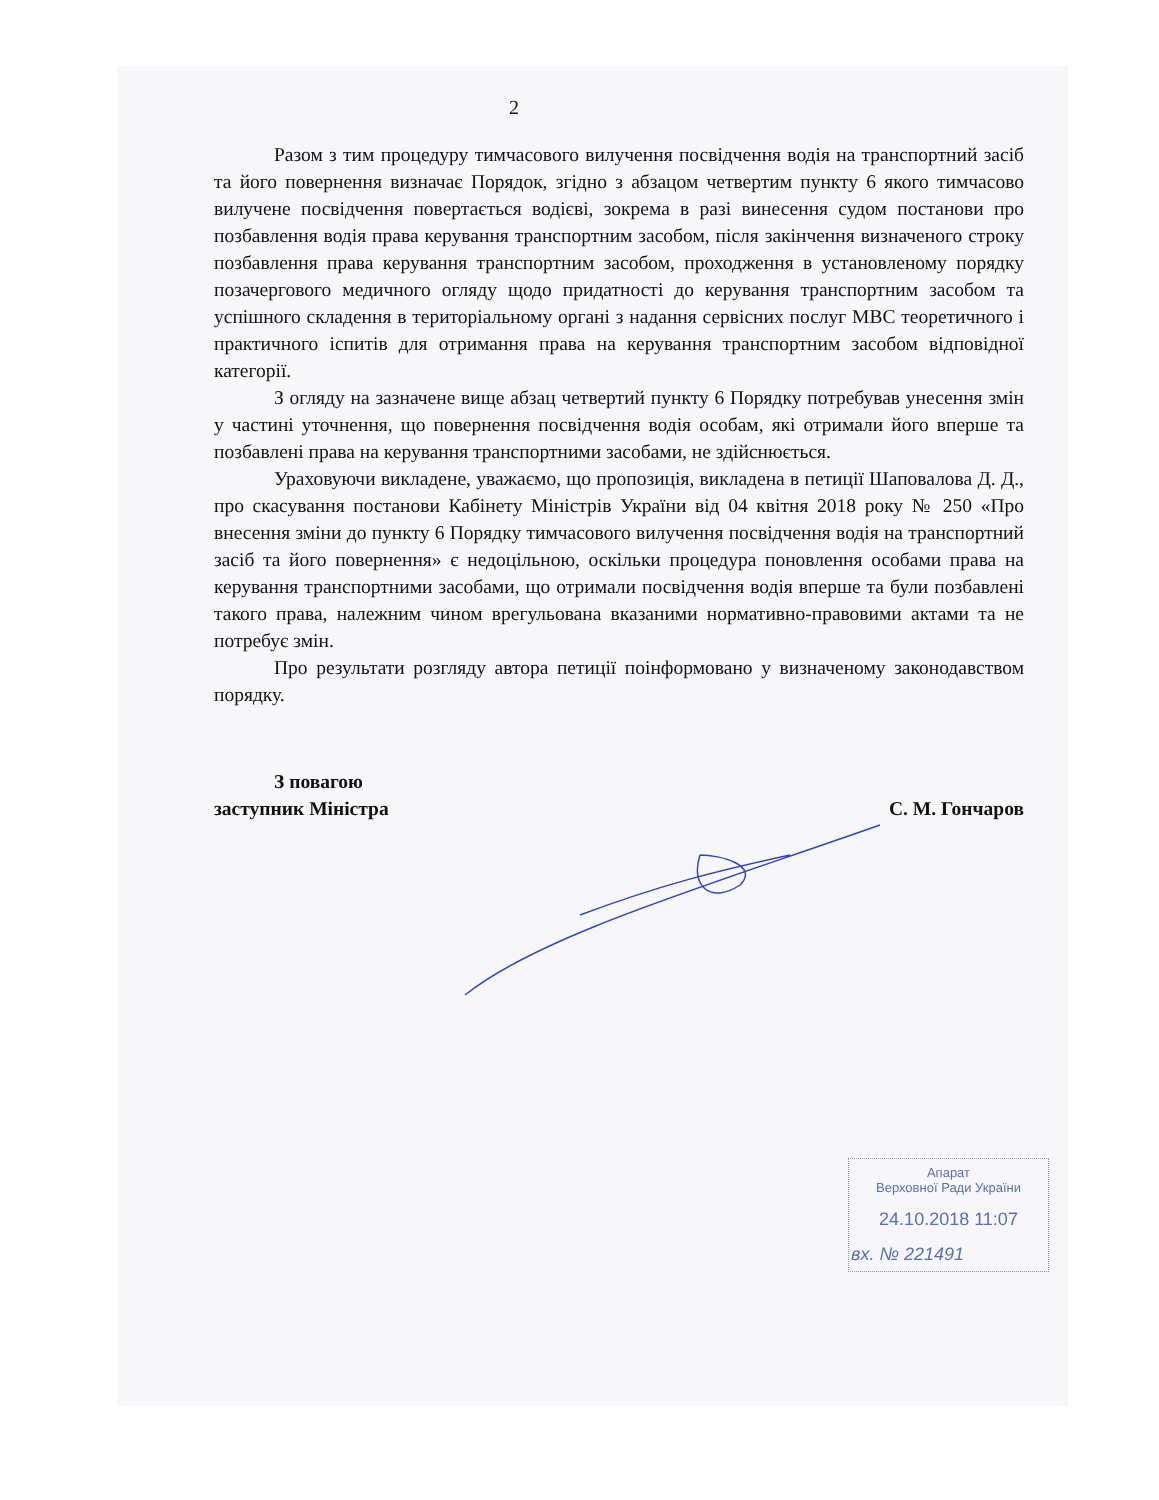2
Разом з тим процедуру тимчасового вилучення посвідчення водія на транспортний засіб та його повернення визначає Порядок, згідно з абзацом четвертим пункту 6 якого тимчасово вилучене посвідчення повертається водієві, зокрема в разі винесення судом постанови про позбавлення водія права керування транспортним засобом, після закінчення визначеного строку позбавлення права керування транспортним засобом, проходження в установленому порядку позачергового медичного огляду щодо придатності до керування транспортним засобом та успішного складення в територіальному органі з надання сервісних послуг МВС теоретичного і практичного іспитів для отримання права на керування транспортним засобом відповідної категорії.
З огляду на зазначене вище абзац четвертий пункту 6 Порядку потребував унесення змін у частині уточнення, що повернення посвідчення водія особам, які отримали його вперше та позбавлені права на керування транспортними засобами, не здійснюється.
Ураховуючи викладене, уважаємо, що пропозиція, викладена в петиції Шаповалова Д. Д., про скасування постанови Кабінету Міністрів України від 04 квітня 2018 року № 250 «Про внесення зміни до пункту 6 Порядку тимчасового вилучення посвідчення водія на транспортний засіб та його повернення» є недоцільною, оскільки процедура поновлення особами права на керування транспортними засобами, що отримали посвідчення водія вперше та були позбавлені такого права, належним чином врегульована вказаними нормативно-правовими актами та не потребує змін.
Про результати розгляду автора петиції поінформовано у визначеному законодавством порядку.
З повагою
заступник Міністра
С. М. Гончаров
Апарат
Верховної Ради України
24.10.2018 11:07
вх. № 221491